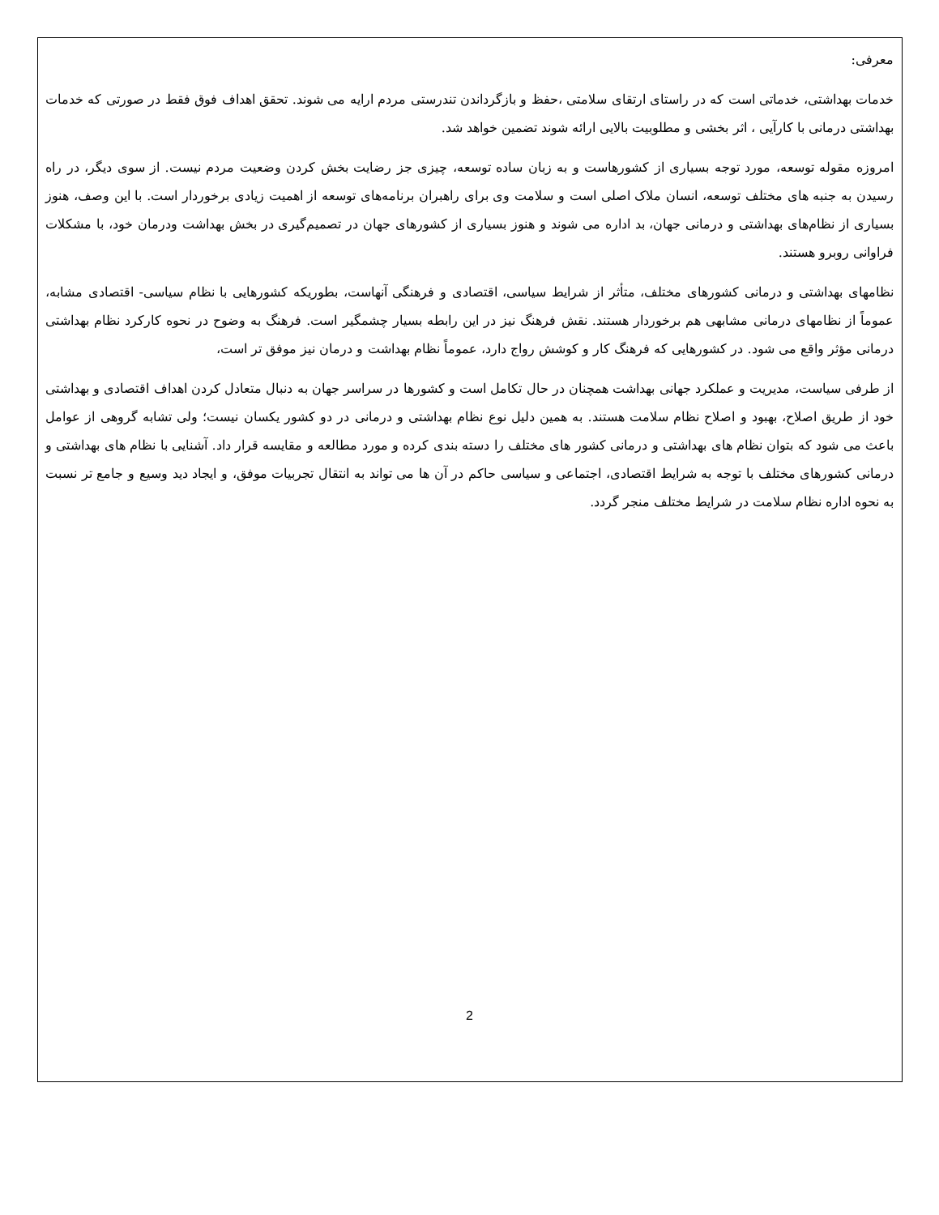معرفی:
خدمات بهداشتی، خدماتی است که در راستای ارتقای سلامتی ،حفظ و بازگرداندن تندرستی مردم ارایه می شوند. تحقق اهداف فوق فقط در صورتی که خدمات بهداشتی درمانی با کارآیی ، اثر بخشی و مطلوبیت بالایی ارائه شوند تضمین خواهد شد.
امروزه مقوله توسعه، مورد توجه بسیاری از کشورهاست و به زبان ساده توسعه، چیزی جز رضایت بخش کردن وضعیت مردم نیست. از سوی دیگر، در راه رسیدن به جنبه های مختلف توسعه، انسان ملاک اصلی است و سلامت وی برای راهبران برنامه‌های توسعه از اهمیت زیادی برخوردار است. با این وصف، هنوز بسیاری از نظام‌های بهداشتی و درمانی جهان، بد اداره می شوند و هنوز بسیاری از کشورهای جهان در تصمیم‌گیری در بخش بهداشت ودرمان خود، با مشکلات فراوانی روبرو هستند.
نظامهای بهداشتی و درمانی کشورهای مختلف، متأثر از شرایط سیاسی، اقتصادی و فرهنگی آنهاست، بطوریکه کشورهایی با نظام سیاسی- اقتصادی مشابه، عموماً از نظامهای درمانی مشابهی هم برخوردار هستند. نقش فرهنگ نیز در این رابطه بسیار چشمگیر است. فرهنگ به وضوح در نحوه کارکرد نظام بهداشتی درمانی مؤثر واقع می شود. در کشورهایی که فرهنگ کار و کوشش رواج دارد، عموماً نظام بهداشت و درمان نیز موفق تر است،
از طرفی سیاست، مدیریت و عملکرد جهانی بهداشت همچنان در حال تکامل است و کشورها در سراسر جهان به دنبال متعادل کردن اهداف اقتصادی و بهداشتی خود از طریق اصلاح، بهبود و اصلاح نظام سلامت هستند. به همین دلیل نوع نظام بهداشتی و درمانی در دو کشور یکسان نیست؛ ولی تشابه گروهی از عوامل باعث می شود که بتوان نظام های بهداشتی و درمانی کشور های مختلف را دسته بندی کرده و مورد مطالعه و مقایسه قرار داد. آشنایی با نظام های بهداشتی و درمانی کشورهای مختلف با توجه به شرایط اقتصادی، اجتماعی و سیاسی حاکم در آن ها می تواند به انتقال تجربیات موفق، و ایجاد دید وسیع و جامع تر نسبت به نحوه اداره نظام سلامت در شرایط مختلف منجر گردد.
2